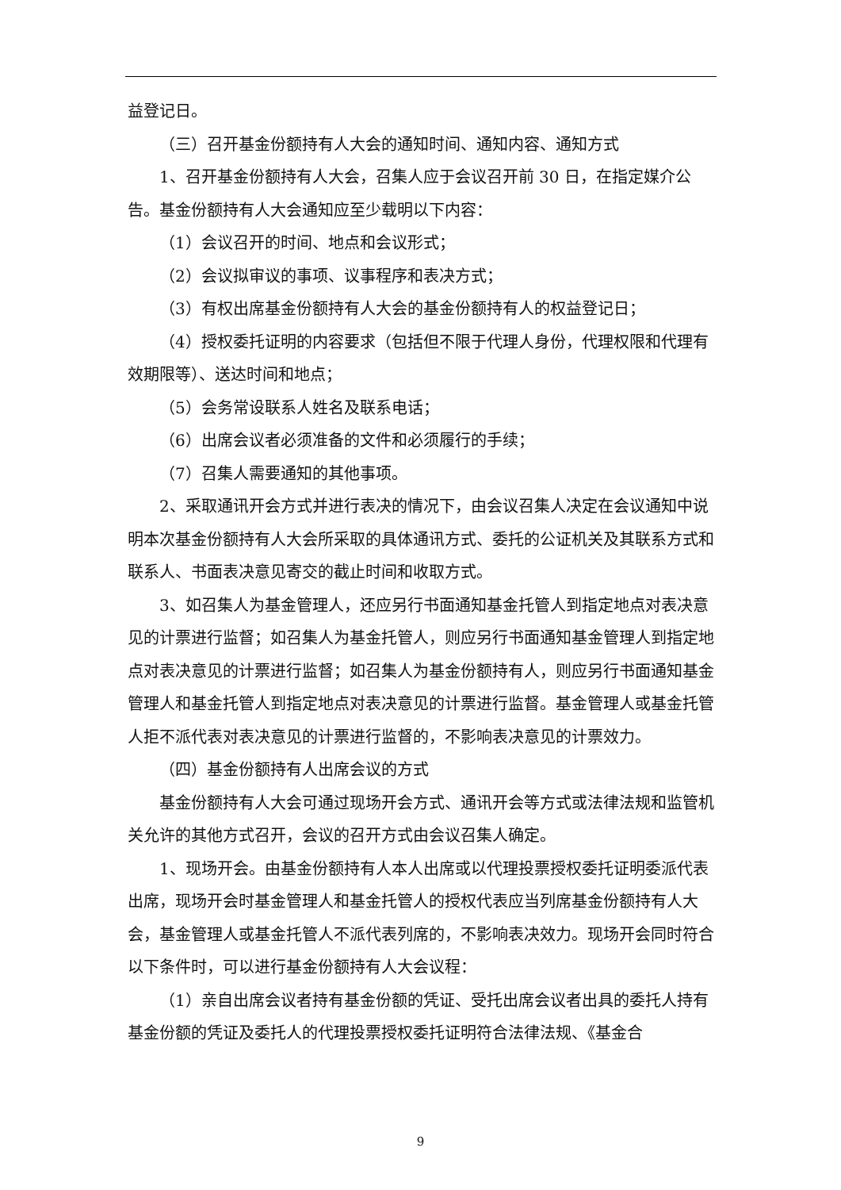益登记日。
（三）召开基金份额持有人大会的通知时间、通知内容、通知方式
1、召开基金份额持有人大会，召集人应于会议召开前 30 日，在指定媒介公告。基金份额持有人大会通知应至少载明以下内容：
（1）会议召开的时间、地点和会议形式；
（2）会议拟审议的事项、议事程序和表决方式；
（3）有权出席基金份额持有人大会的基金份额持有人的权益登记日；
（4）授权委托证明的内容要求（包括但不限于代理人身份，代理权限和代理有效期限等）、送达时间和地点；
（5）会务常设联系人姓名及联系电话；
（6）出席会议者必须准备的文件和必须履行的手续；
（7）召集人需要通知的其他事项。
2、采取通讯开会方式并进行表决的情况下，由会议召集人决定在会议通知中说明本次基金份额持有人大会所采取的具体通讯方式、委托的公证机关及其联系方式和联系人、书面表决意见寄交的截止时间和收取方式。
3、如召集人为基金管理人，还应另行书面通知基金托管人到指定地点对表决意见的计票进行监督；如召集人为基金托管人，则应另行书面通知基金管理人到指定地点对表决意见的计票进行监督；如召集人为基金份额持有人，则应另行书面通知基金管理人和基金托管人到指定地点对表决意见的计票进行监督。基金管理人或基金托管人拒不派代表对表决意见的计票进行监督的，不影响表决意见的计票效力。
（四）基金份额持有人出席会议的方式
基金份额持有人大会可通过现场开会方式、通讯开会等方式或法律法规和监管机关允许的其他方式召开，会议的召开方式由会议召集人确定。
1、现场开会。由基金份额持有人本人出席或以代理投票授权委托证明委派代表出席，现场开会时基金管理人和基金托管人的授权代表应当列席基金份额持有人大会，基金管理人或基金托管人不派代表列席的，不影响表决效力。现场开会同时符合以下条件时，可以进行基金份额持有人大会议程：
（1）亲自出席会议者持有基金份额的凭证、受托出席会议者出具的委托人持有基金份额的凭证及委托人的代理投票授权委托证明符合法律法规、《基金合
9